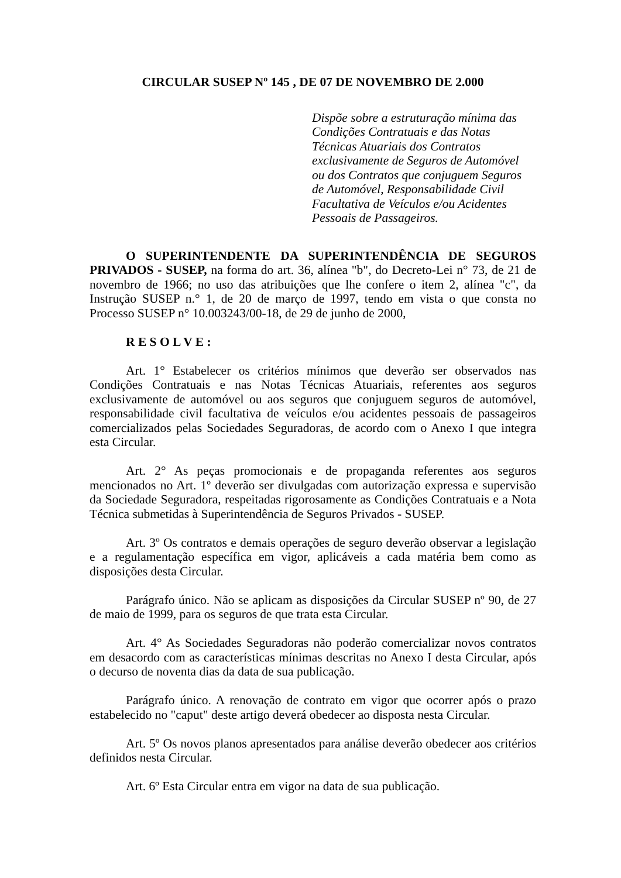CIRCULAR SUSEP Nº 145 , DE 07 DE NOVEMBRO DE 2.000
Dispõe sobre a estruturação mínima das
Condições Contratuais e das Notas
Técnicas Atuariais dos Contratos
exclusivamente de Seguros de Automóvel
ou dos Contratos que conjuguem Seguros
de Automóvel, Responsabilidade Civil
Facultativa de Veículos e/ou Acidentes
Pessoais de Passageiros.
O SUPERINTENDENTE DA SUPERINTENDÊNCIA DE SEGUROS PRIVADOS - SUSEP, na forma do art. 36, alínea "b", do Decreto-Lei n° 73, de 21 de novembro de 1966; no uso das atribuições que lhe confere o item 2, alínea "c", da Instrução SUSEP n.° 1, de 20 de março de 1997, tendo em vista o que consta no Processo SUSEP n° 10.003243/00-18, de 29 de junho de 2000,
R E S O L V E :
Art. 1° Estabelecer os critérios mínimos que deverão ser observados nas Condições Contratuais e nas Notas Técnicas Atuariais, referentes aos seguros exclusivamente de automóvel ou aos seguros que conjuguem seguros de automóvel, responsabilidade civil facultativa de veículos e/ou acidentes pessoais de passageiros comercializados pelas Sociedades Seguradoras, de acordo com o Anexo I que integra esta Circular.
Art. 2° As peças promocionais e de propaganda referentes aos seguros mencionados no Art. 1º deverão ser divulgadas com autorização expressa e supervisão da Sociedade Seguradora, respeitadas rigorosamente as Condições Contratuais e a Nota Técnica submetidas à Superintendência de Seguros Privados - SUSEP.
Art. 3º Os contratos e demais operações de seguro deverão observar a legislação e a regulamentação específica em vigor, aplicáveis a cada matéria bem como as disposições desta Circular.
Parágrafo único. Não se aplicam as disposições da Circular SUSEP nº 90, de 27 de maio de 1999, para os seguros de que trata esta Circular.
Art. 4° As Sociedades Seguradoras não poderão comercializar novos contratos em desacordo com as características mínimas descritas no Anexo I desta Circular, após o decurso de noventa dias da data de sua publicação.
Parágrafo único. A renovação de contrato em vigor que ocorrer após o prazo estabelecido no "caput" deste artigo deverá obedecer ao disposta nesta Circular.
Art. 5º Os novos planos apresentados para análise deverão obedecer aos critérios definidos nesta Circular.
Art. 6º Esta Circular entra em vigor na data de sua publicação.